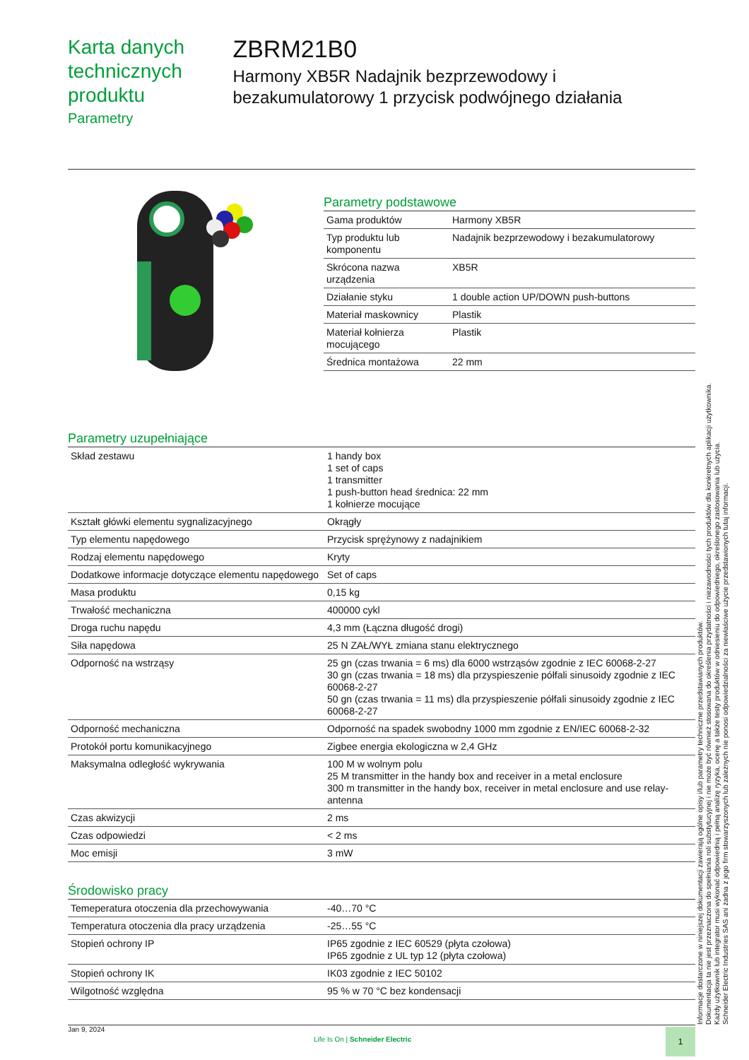Karta danych technicznych produktu
Parametry
ZBRM21B0
Harmony XB5R Nadajnik bezprzewodowy i bezakumulatorowy 1 przycisk podwójnego działania
Parametry podstawowe
| Gama produktów | Harmony XB5R |
| Typ produktu lub komponentu | Nadajnik bezprzewodowy i bezakumulatorowy |
| Skrócona nazwa urządzenia | XB5R |
| Działanie styku | 1 double action UP/DOWN push-buttons |
| Materiał maskownicy | Plastik |
| Materiał kołnierza mocującego | Plastik |
| Średnica montażowa | 22 mm |
Parametry uzupełniające
| Skład zestawu | 1 handy box 1 set of caps 1 transmitter 1 push-button head średnica: 22 mm 1 kołnierze mocujące |
| Kształt główki elementu sygnalizacyjnego | Okrągły |
| Typ elementu napędowego | Przycisk sprężynowy z nadajnikiem |
| Rodzaj elementu napędowego | Kryty |
| Dodatkowe informacje dotyczące elementu napędowego | Set of caps |
| Masa produktu | 0,15 kg |
| Trwałość mechaniczna | 400000 cykl |
| Droga ruchu napędu | 4,3 mm (Łączna długość drogi) |
| Siła napędowa | 25 N ZAŁ/WYŁ zmiana stanu elektrycznego |
| Odporność na wstrząsy | 25 gn (czas trwania = 6 ms) dla 6000 wstrząsów zgodnie z IEC 60068-2-27 30 gn (czas trwania = 18 ms) dla przyspieszenie półfali sinusoidy zgodnie z IEC 60068-2-27 50 gn (czas trwania = 11 ms) dla przyspieszenie półfali sinusoidy zgodnie z IEC 60068-2-27 |
| Odporność mechaniczna | Odporność na spadek swobodny 1000 mm zgodnie z EN/IEC 60068-2-32 |
| Protokół portu komunikacyjnego | Zigbee energia ekologiczna w 2,4 GHz |
| Maksymalna odległość wykrywania | 100 M w wolnym polu 25 M transmitter in the handy box and receiver in a metal enclosure 300 m transmitter in the handy box, receiver in metal enclosure and use relay-antenna |
| Czas akwizycji | 2 ms |
| Czas odpowiedzi | < 2 ms |
| Moc emisji | 3 mW |
Środowisko pracy
| Temeperatura otoczenia dla przechowywania | -40…70 °C |
| Temperatura otoczenia dla pracy urządzenia | -25…55 °C |
| Stopień ochrony IP | IP65 zgodnie z IEC 60529 (płyta czołowa) IP65 zgodnie z UL typ 12 (płyta czołowa) |
| Stopień ochrony IK | IK03 zgodnie z IEC 50102 |
| Wilgotność względna | 95 % w 70 °C bez kondensacji |
Informacje dostarczone w niniejszej dokumentacji zawierają ogólne opisy i/lub parametry techniczne przedstawianych produktów.
Dokumentacja ta nie jest przeznaczona do spełniania roli substytucyjnej i nie może być również stosowana do określenia przydatności i niezawodności tych produktów dla konkretnych aplikacji użytkownika.
Każdy użytkownik lub integrator musi wykonać odpowiednią i pełną analizę ryzyka, ocenę a także testy produktów w odniesieniu do odpowiedniego, określonego zastosowania lub użycia.
Schneider Electric Industries SAS ani żadna z jego firm stowarzyszonych lub zależnych nie ponosi odpowiedzialności za niewłaściwe użycie przedstawionych tutaj informacji.
Jan 9, 2024
Life Is On | Schneider Electric
1